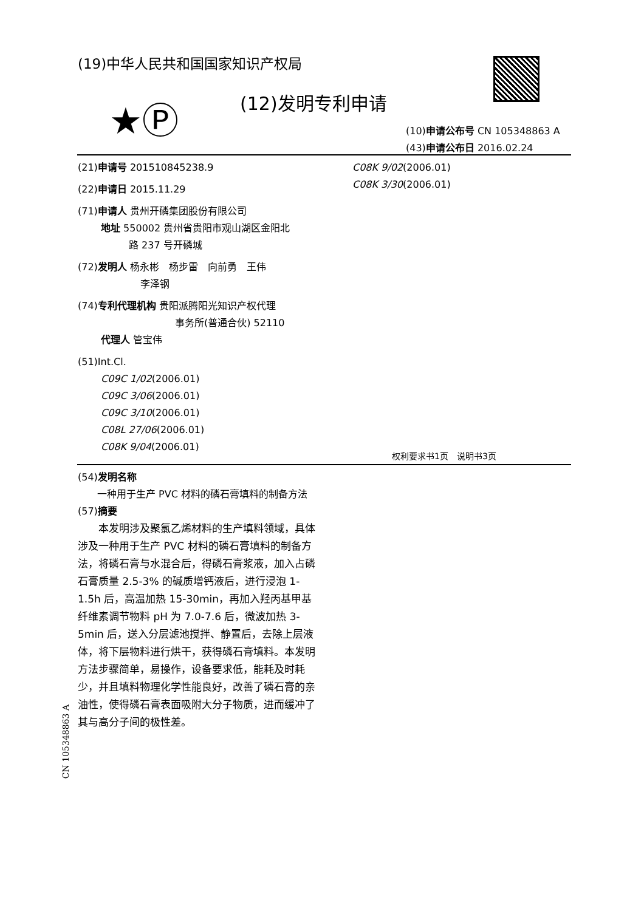(19)中华人民共和国国家知识产权局
★Ⓟ (12)发明专利申请
(10)申请公布号 CN 105348863 A
(43)申请公布日 2016.02.24
(21)申请号 201510845238.9
(22)申请日 2015.11.29
(71)申请人 贵州开磷集团股份有限公司
地址 550002 贵州省贵阳市观山湖区金阳北
路 237 号开磷城
(72)发明人 杨永彬　杨步雷　向前勇　王伟
李泽钢
(74)专利代理机构 贵阳派腾阳光知识产权代理
事务所(普通合伙) 52110
代理人 管宝伟
(51)Int.Cl.
C09C 1/02(2006.01)
C09C 3/06(2006.01)
C09C 3/10(2006.01)
C08L 27/06(2006.01)
C08K 9/04(2006.01)
C08K 9/02(2006.01)
C08K 3/30(2006.01)
权利要求书1页　说明书3页
(54)发明名称
一种用于生产 PVC 材料的磷石膏填料的制备方法
(57)摘要
本发明涉及聚氯乙烯材料的生产填料领域，具体涉及一种用于生产 PVC 材料的磷石膏填料的制备方法，将磷石膏与水混合后，得磷石膏浆液，加入占磷石膏质量 2.5-3% 的碱质增钙液后，进行浸泡 1-1.5h 后，高温加热 15-30min，再加入羟丙基甲基纤维素调节物料 pH 为 7.0-7.6 后，微波加热 3-5min 后，送入分层滤池搅拌、静置后，去除上层液体，将下层物料进行烘干，获得磷石膏填料。本发明方法步骤简单，易操作，设备要求低，能耗及时耗少，并且填料物理化学性能良好，改善了磷石膏的亲油性，使得磷石膏表面吸附大分子物质，进而缓冲了其与高分子间的极性差。
CN 105348863 A